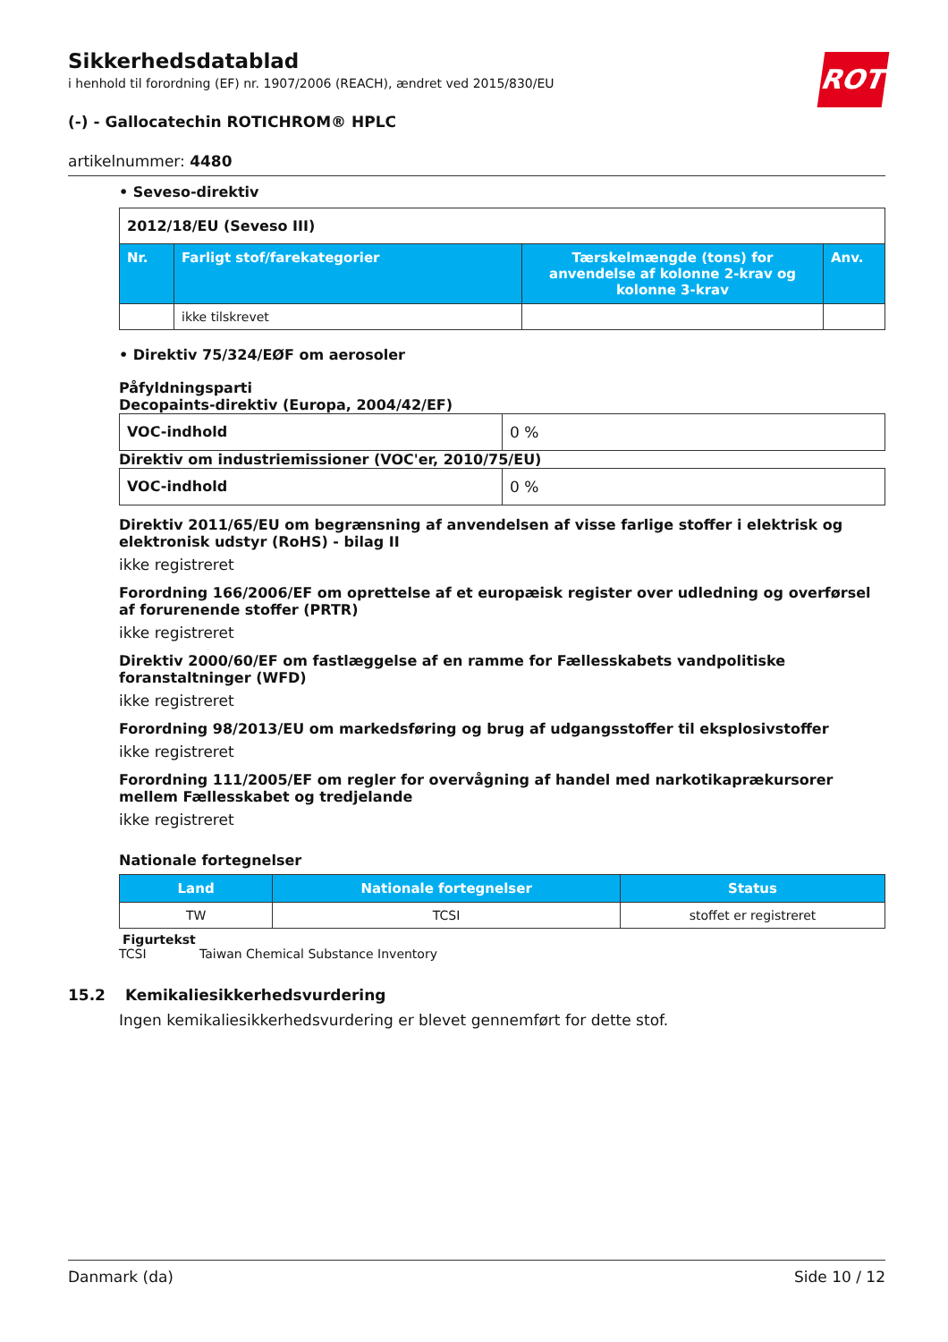Sikkerhedsdatablad
i henhold til forordning (EF) nr. 1907/2006 (REACH), ændret ved 2015/830/EU
ROTH
(-) - Gallocatechin ROTICHROM® HPLC
artikelnummer: 4480
• Seveso-direktiv
| 2012/18/EU (Seveso III) | | | |
| Nr. | Farligt stof/farekategorier | Tærskelmængde (tons) for anvendelse af kolonne 2-krav og kolonne 3-krav | Anv. |
| | ikke tilskrevet | | |
• Direktiv 75/324/EØF om aerosoler
Påfyldningsparti
Decopaints-direktiv (Europa, 2004/42/EF)
| VOC-indhold | 0 % |
Direktiv om industriemissioner (VOC'er, 2010/75/EU)
| VOC-indhold | 0 % |
Direktiv 2011/65/EU om begrænsning af anvendelsen af visse farlige stoffer i elektrisk og elektronisk udstyr (RoHS) - bilag II
ikke registreret
Forordning 166/2006/EF om oprettelse af et europæisk register over udledning og overførsel af forurenende stoffer (PRTR)
ikke registreret
Direktiv 2000/60/EF om fastlæggelse af en ramme for Fællesskabets vandpolitiske foranstaltninger (WFD)
ikke registreret
Forordning 98/2013/EU om markedsføring og brug af udgangsstoffer til eksplosivstoffer
ikke registreret
Forordning 111/2005/EF om regler for overvågning af handel med narkotikaprækursorer mellem Fællesskabet og tredjelande
ikke registreret
Nationale fortegnelser
| Land | Nationale fortegnelser | Status |
| --- | --- | --- |
| TW | TCSI | stoffet er registreret |
Figurtekst
TCSI Taiwan Chemical Substance Inventory
15.2 Kemikaliesikkerhedsvurdering
Ingen kemikaliesikkerhedsvurdering er blevet gennemført for dette stof.
Danmark (da) Side 10 / 12